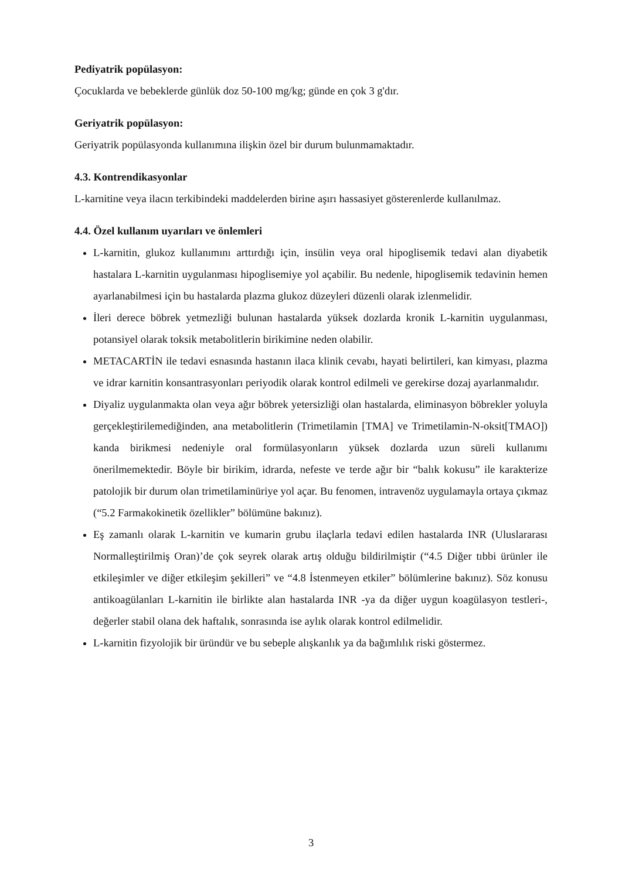Pediyatrik popülasyon:
Çocuklarda ve bebeklerde günlük doz 50-100 mg/kg; günde en çok 3 g'dır.
Geriyatrik popülasyon:
Geriyatrik popülasyonda kullanımına ilişkin özel bir durum bulunmamaktadır.
4.3. Kontrendikasyonlar
L-karnitine veya ilacın terkibindeki maddelerden birine aşırı hassasiyet gösterenlerde kullanılmaz.
4.4. Özel kullanım uyarıları ve önlemleri
L-karnitin, glukoz kullanımını arttırdığı için, insülin veya oral hipoglisemik tedavi alan diyabetik hastalara L-karnitin uygulanması hipoglisemiye yol açabilir. Bu nedenle, hipoglisemik tedavinin hemen ayarlanabilmesi için bu hastalarda plazma glukoz düzeyleri düzenli olarak izlenmelidir.
İleri derece böbrek yetmezliği bulunan hastalarda yüksek dozlarda kronik L-karnitin uygulanması, potansiyel olarak toksik metabolitlerin birikimine neden olabilir.
METACARTİN ile tedavi esnasında hastanın ilaca klinik cevabı, hayati belirtileri, kan kimyası, plazma ve idrar karnitin konsantrasyonları periyodik olarak kontrol edilmeli ve gerekirse dozaj ayarlanmalıdır.
Diyaliz uygulanmakta olan veya ağır böbrek yetersizliği olan hastalarda, eliminasyon böbrekler yoluyla gerçekleştirilemediğinden, ana metabolitlerin (Trimetilamin [TMA] ve Trimetilamin-N-oksit[TMAO]) kanda birikmesi nedeniyle oral formülasyonların yüksek dozlarda uzun süreli kullanımı önerilmemektedir. Böyle bir birikim, idrarda, nefeste ve terde ağır bir “balık kokusu” ile karakterize patolojik bir durum olan trimetilaminüriye yol açar. Bu fenomen, intravenöz uygulamayla ortaya çıkmaz (“5.2 Farmakokinetik özellikler” bölümüne bakınız).
Eş zamanlı olarak L-karnitin ve kumarin grubu ilaçlarla tedavi edilen hastalarda INR (Uluslararası Normalleştirilmiş Oran)’de çok seyrek olarak artış olduğu bildirilmiştir (“4.5 Diğer tıbbi ürünler ile etkileşimler ve diğer etkileşim şekilleri” ve “4.8 İstenmeyen etkiler” bölümlerine bakınız). Söz konusu antikoagülanları L-karnitin ile birlikte alan hastalarda INR -ya da diğer uygun koagülasyon testleri-, değerler stabil olana dek haftalık, sonrasında ise aylık olarak kontrol edilmelidir.
L-karnitin fizyolojik bir üründür ve bu sebeple alışkanlık ya da bağımlılık riski göstermez.
3